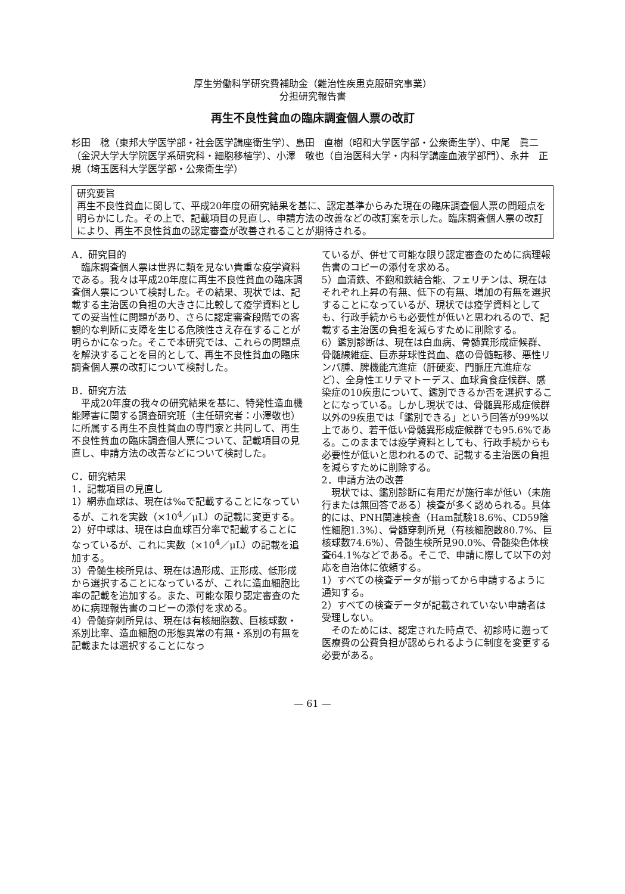厚生労働科学研究費補助金（難治性疾患克服研究事業）
分担研究報告書
再生不良性貧血の臨床調査個人票の改訂
杉田　稔（東邦大学医学部・社会医学講座衛生学）、島田　直樹（昭和大学医学部・公衆衛生学）、中尾　眞二（金沢大学大学院医学系研究科・細胞移植学）、小澤　敬也（自治医科大学・内科学講座血液学部門）、永井　正規（埼玉医科大学医学部・公衆衛生学）
研究要旨
再生不良性貧血に関して、平成20年度の研究結果を基に、認定基準からみた現在の臨床調査個人票の問題点を明らかにした。その上で、記載項目の見直し、申請方法の改善などの改訂案を示した。臨床調査個人票の改訂により、再生不良性貧血の認定審査が改善されることが期待される。
A．研究目的
　臨床調査個人票は世界に類を見ない貴重な疫学資料である。我々は平成20年度に再生不良性貧血の臨床調査個人票について検討した。その結果、現状では、記載する主治医の負担の大きさに比較して疫学資料としての妥当性に問題があり、さらに認定審査段階での客観的な判断に支障を生じる危険性さえ存在することが明らかになった。そこで本研究では、これらの問題点を解決することを目的として、再生不良性貧血の臨床調査個人票の改訂について検討した。
B．研究方法
　平成20年度の我々の研究結果を基に、特発性造血機能障害に関する調査研究班（主任研究者：小澤敬也）に所属する再生不良性貧血の専門家と共同して、再生不良性貧血の臨床調査個人票について、記載項目の見直し、申請方法の改善などについて検討した。
C．研究結果
1．記載項目の見直し
1）網赤血球は、現在は‰で記載することになっているが、これを実数（×10<sup>4</sup>／μL）の記載に変更する。
2）好中球は、現在は白血球百分率で記載することになっているが、これに実数（×10<sup>4</sup>／μL）の記載を追加する。
3）骨髄生検所見は、現在は過形成、正形成、低形成から選択することになっているが、これに造血細胞比率の記載を追加する。また、可能な限り認定審査のために病理報告書のコピーの添付を求める。
4）骨髄穿刺所見は、現在は有核細胞数、巨核球数・系別比率、造血細胞の形態異常の有無・系別の有無を記載または選択することになっ
ているが、併せて可能な限り認定審査のために病理報告書のコピーの添付を求める。
5）血清鉄、不飽和鉄結合能、フェリチンは、現在はそれぞれ上昇の有無、低下の有無、増加の有無を選択することになっているが、現状では疫学資料としても、行政手続からも必要性が低いと思われるので、記載する主治医の負担を減らすために削除する。
6）鑑別診断は、現在は白血病、骨髄異形成症候群、骨髄線維症、巨赤芽球性貧血、癌の骨髄転移、悪性リンパ腫、脾機能亢進症（肝硬変、門脈圧亢進症など）、全身性エリテマトーデス、血球貪食症候群、感染症の10疾患について、鑑別できるか否を選択することになっている。しかし現状では、骨髄異形成症候群以外の9疾患では「鑑別できる」という回答が99%以上であり、若干低い骨髄異形成症候群でも95.6%である。このままでは疫学資料としても、行政手続からも必要性が低いと思われるので、記載する主治医の負担を減らすために削除する。
2．申請方法の改善
　現状では、鑑別診断に有用だが施行率が低い（未施行または無回答である）検査が多く認められる。具体的には、PNH関連検査（Ham試験18.6%、CD59陰性細胞1.3%）、骨髄穿刺所見（有核細胞数80.7%、巨核球数74.6%）、骨髄生検所見90.0%、骨髄染色体検査64.1%などである。そこで、申請に際して以下の対応を自治体に依頼する。
1）すべての検査データが揃ってから申請するように通知する。
2）すべての検査データが記載されていない申請者は受理しない。
　そのためには、認定された時点で、初診時に遡って医療費の公費負担が認められるように制度を変更する必要がある。
— 61 —